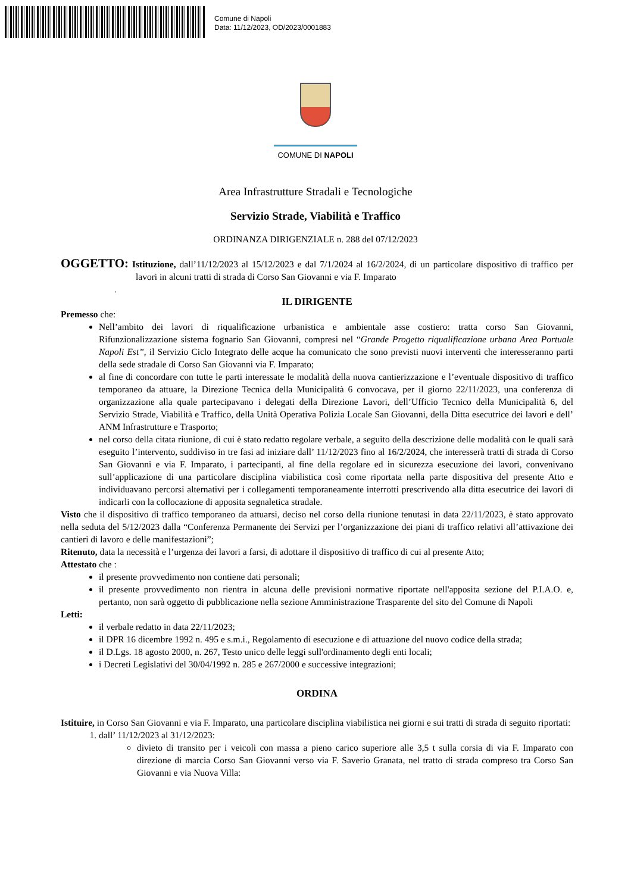Comune di Napoli
Data: 11/12/2023, OD/2023/0001883
COMUNE DI NAPOLI
Area Infrastrutture Stradali e Tecnologiche
Servizio Strade, Viabilità e Traffico
ORDINANZA DIRIGENZIALE n. 288 del 07/12/2023
OGGETTO: Istituzione, dall’11/12/2023 al 15/12/2023 e dal 7/1/2024 al 16/2/2024, di un particolare dispositivo di traffico per lavori in alcuni tratti di strada di Corso San Giovanni e via F. Imparato
.
IL DIRIGENTE
Premesso che:
Nell’ambito dei lavori di riqualificazione urbanistica e ambientale asse costiero: tratta corso San Giovanni, Rifunzionalizzazione sistema fognario San Giovanni, compresi nel “Grande Progetto riqualificazione urbana Area Portuale Napoli Est”, il Servizio Ciclo Integrato delle acque ha comunicato che sono previsti nuovi interventi che interesseranno parti della sede stradale di Corso San Giovanni via F. Imparato;
al fine di concordare con tutte le parti interessate le modalità della nuova cantierizzazione e l’eventuale dispositivo di traffico temporaneo da attuare, la Direzione Tecnica della Municipalità 6 convocava, per il giorno 22/11/2023, una conferenza di organizzazione alla quale partecipavano i delegati della Direzione Lavori, dell’Ufficio Tecnico della Municipalità 6, del Servizio Strade, Viabilità e Traffico, della Unità Operativa Polizia Locale San Giovanni, della Ditta esecutrice dei lavori e dell’ ANM Infrastrutture e Trasporto;
nel corso della citata riunione, di cui è stato redatto regolare verbale, a seguito della descrizione delle modalità con le quali sarà eseguito l’intervento, suddiviso in tre fasi ad iniziare dall’ 11/12/2023 fino al 16/2/2024, che interesserà tratti di strada di Corso San Giovanni e via F. Imparato, i partecipanti, al fine della regolare ed in sicurezza esecuzione dei lavori, convenivano sull’applicazione di una particolare disciplina viabilistica così come riportata nella parte dispositiva del presente Atto e individuavano percorsi alternativi per i collegamenti temporaneamente interrotti prescrivendo alla ditta esecutrice dei lavori di indicarli con la collocazione di apposita segnaletica stradale.
Visto che il dispositivo di traffico temporaneo da attuarsi, deciso nel corso della riunione tenutasi in data 22/11/2023, è stato approvato nella seduta del 5/12/2023 dalla “Conferenza Permanente dei Servizi per l’organizzazione dei piani di traffico relativi all’attivazione dei cantieri di lavoro e delle manifestazioni”;
Ritenuto, data la necessità e l’urgenza dei lavori a farsi, di adottare il dispositivo di traffico di cui al presente Atto;
Attestato che :
il presente provvedimento non contiene dati personali;
il presente provvedimento non rientra in alcuna delle previsioni normative riportate nell'apposita sezione del P.I.A.O. e, pertanto, non sarà oggetto di pubblicazione nella sezione Amministrazione Trasparente del sito del Comune di Napoli
Letti:
il verbale redatto in data 22/11/2023;
il DPR 16 dicembre 1992 n. 495 e s.m.i., Regolamento di esecuzione e di attuazione del nuovo codice della strada;
il D.Lgs. 18 agosto 2000, n. 267, Testo unico delle leggi sull'ordinamento degli enti locali;
i Decreti Legislativi del 30/04/1992 n. 285 e 267/2000 e successive integrazioni;
ORDINA
Istituire, in Corso San Giovanni e via F. Imparato, una particolare disciplina viabilistica nei giorni e sui tratti di strada di seguito riportati:
1. dall’ 11/12/2023 al 31/12/2023:
divieto di transito per i veicoli con massa a pieno carico superiore alle 3,5 t sulla corsia di via F. Imparato con direzione di marcia Corso San Giovanni verso via F. Saverio Granata, nel tratto di strada compreso tra Corso San Giovanni e via Nuova Villa: